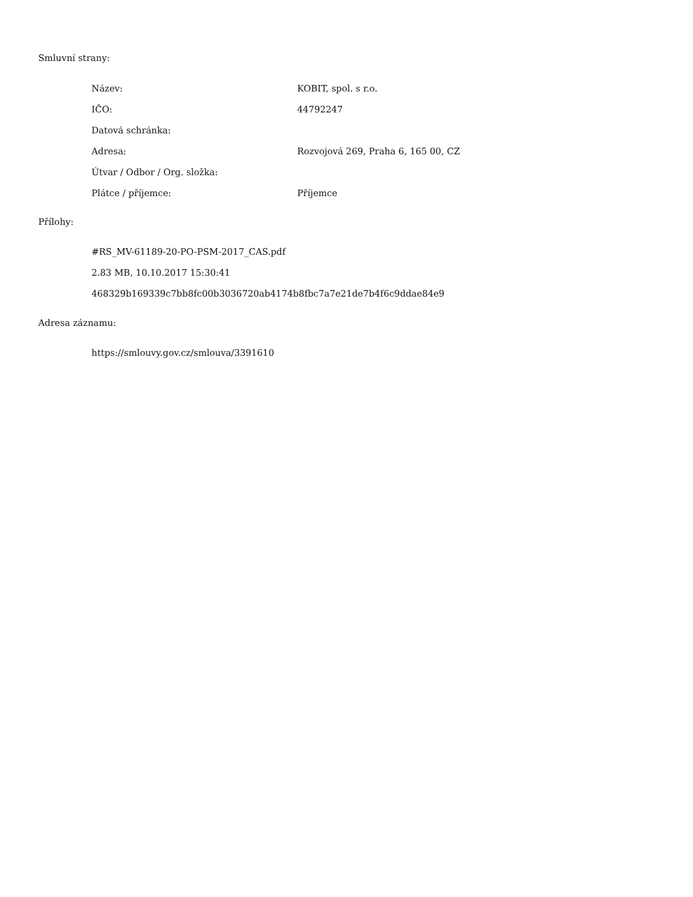Smluvní strany:
| Název: | KOBIT, spol. s r.o. |
| IČO: | 44792247 |
| Datová schránka: | |
| Adresa: | Rozvojová 269, Praha 6, 165 00, CZ |
| Útvar / Odbor / Org. složka: | |
| Plátce / příjemce: | Příjemce |
Přílohy:
#RS_MV-61189-20-PO-PSM-2017_CAS.pdf
2.83 MB, 10.10.2017 15:30:41
468329b169339c7bb8fc00b3036720ab4174b8fbc7a7e21de7b4f6c9ddae84e9
Adresa záznamu:
https://smlouvy.gov.cz/smlouva/3391610